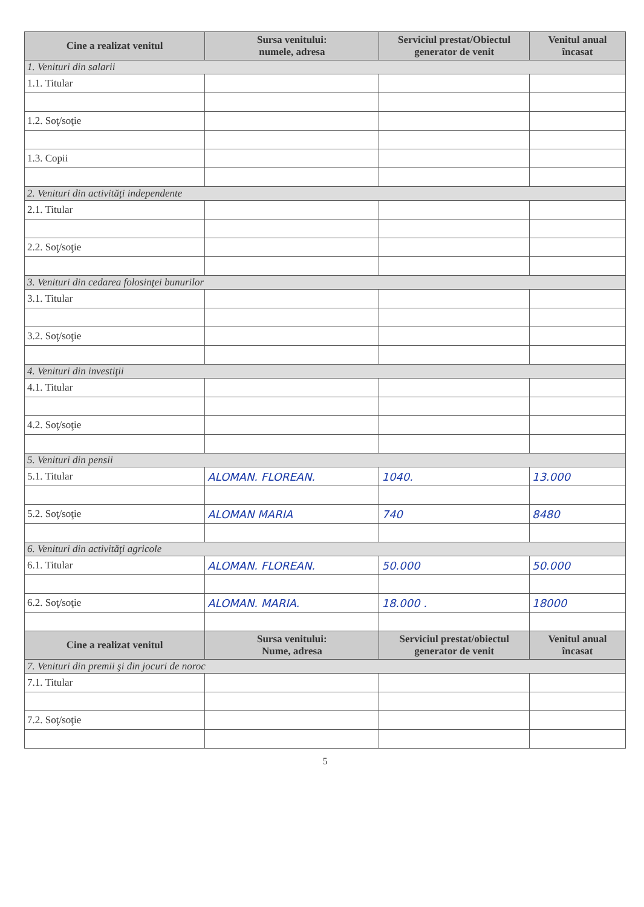| Cine a realizat venitul | Sursa venitului: numele, adresa | Serviciul prestat/Obiectul generator de venit | Venitul anual încasat |
| --- | --- | --- | --- |
| 1. Venituri din salarii | | | |
| 1.1. Titular | | | |
| 1.2. Soţ/soţie | | | |
| 1.3. Copii | | | |
| 2. Venituri din activităţi independente | | | |
| 2.1. Titular | | | |
| 2.2. Soţ/soţie | | | |
| 3. Venituri din cedarea folosinţei bunurilor | | | |
| 3.1. Titular | | | |
| 3.2. Soţ/soţie | | | |
| 4. Venituri din investiţii | | | |
| 4.1. Titular | | | |
| 4.2. Soţ/soţie | | | |
| 5. Venituri din pensii | | | |
| 5.1. Titular | ALOMAN. FLOREAN. | 1040. | 13.000 |
| 5.2. Soţ/soţie | ALOMAN MARIA | 740 | 8480 |
| 6. Venituri din activităţi agricole | | | |
| 6.1. Titular | ALOMAN. FLOREAN. | 50.000 | 50.000 |
| 6.2. Soţ/soţie | ALOMAN. MARIA. | 18.000 . | 18000 |
| Cine a realizat venitul | Sursa venitului: Nume, adresa | Serviciul prestat/obiectul generator de venit | Venitul anual încasat |
| 7. Venituri din premii şi din jocuri de noroc | | | |
| 7.1. Titular | | | |
| 7.2. Soţ/soţie | | | |
5